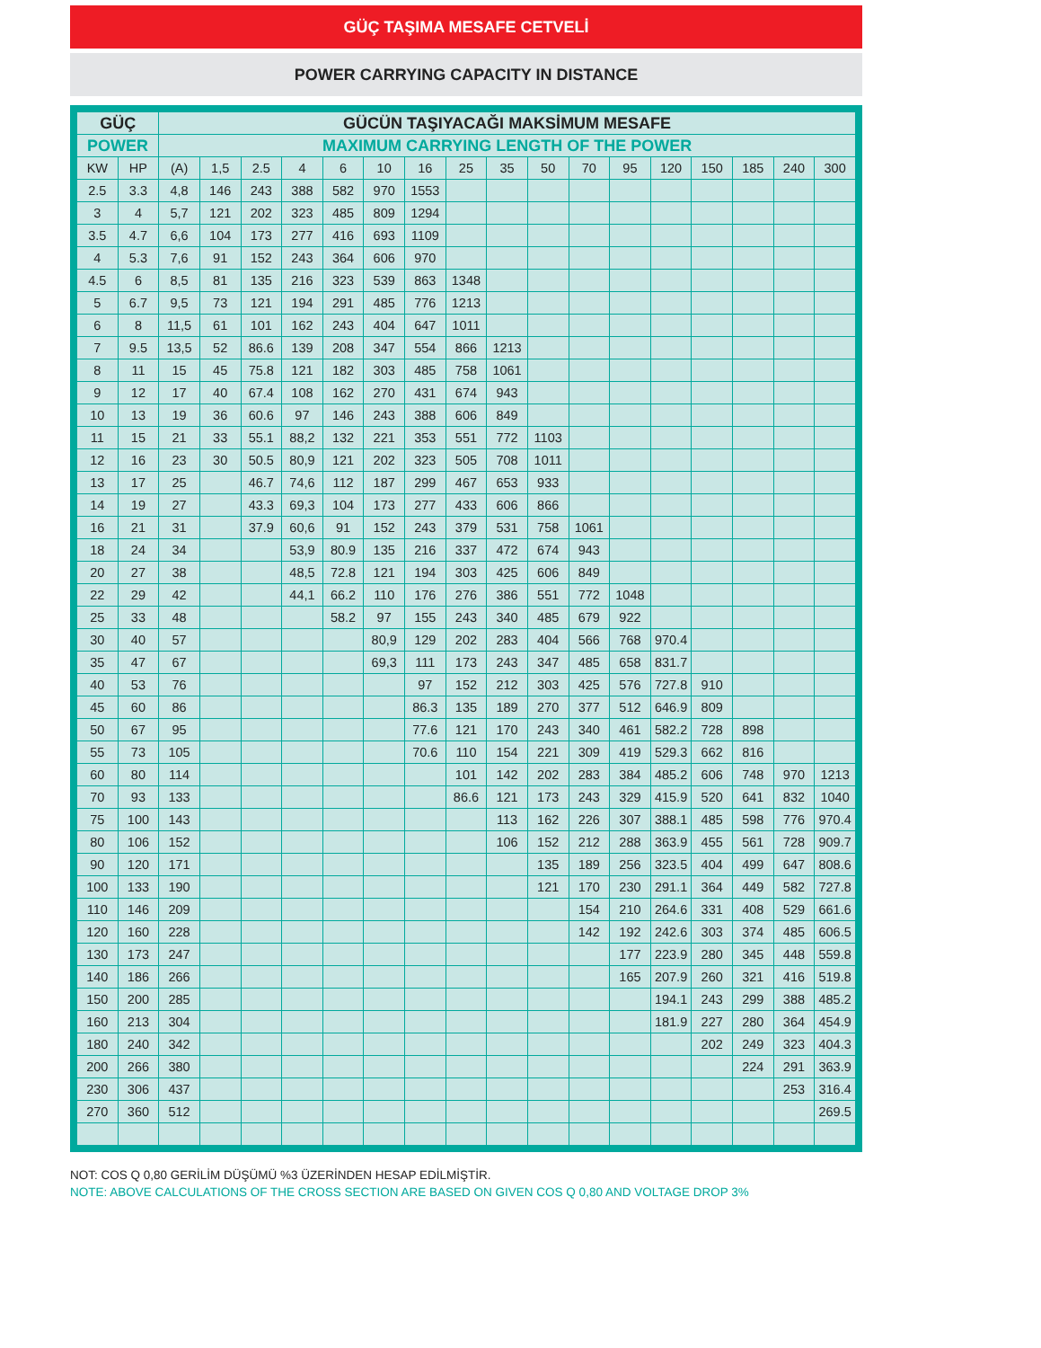GÜÇ TAŞIMA MESAFE CETVELİ
POWER CARRYING CAPACITY IN DISTANCE
| GÜÇ | | GÜCÜN TAŞIYACAĞI MAKSİMUM MESAFE | | | | | | | | | | | | | | | | |
| --- | --- | --- | --- | --- | --- | --- | --- | --- | --- | --- | --- | --- | --- | --- | --- | --- | --- | --- |
| POWER | | MAXIMUM CARRYING LENGTH OF THE POWER | | | | | | | | | | | | | | | | |
| KW | HP | (A) | 1,5 | 2.5 | 4 | 6 | 10 | 16 | 25 | 35 | 50 | 70 | 95 | 120 | 150 | 185 | 240 | 300 |
| 2.5 | 3.3 | 4,8 | 146 | 243 | 388 | 582 | 970 | 1553 | | | | | | | | | | |
| 3 | 4 | 5,7 | 121 | 202 | 323 | 485 | 809 | 1294 | | | | | | | | | | |
| 3.5 | 4.7 | 6,6 | 104 | 173 | 277 | 416 | 693 | 1109 | | | | | | | | | | |
| 4 | 5.3 | 7,6 | 91 | 152 | 243 | 364 | 606 | 970 | | | | | | | | | | |
| 4.5 | 6 | 8,5 | 81 | 135 | 216 | 323 | 539 | 863 | 1348 | | | | | | | | | |
| 5 | 6.7 | 9,5 | 73 | 121 | 194 | 291 | 485 | 776 | 1213 | | | | | | | | | |
| 6 | 8 | 11,5 | 61 | 101 | 162 | 243 | 404 | 647 | 1011 | | | | | | | | | |
| 7 | 9.5 | 13,5 | 52 | 86.6 | 139 | 208 | 347 | 554 | 866 | 1213 | | | | | | | | |
| 8 | 11 | 15 | 45 | 75.8 | 121 | 182 | 303 | 485 | 758 | 1061 | | | | | | | | |
| 9 | 12 | 17 | 40 | 67.4 | 108 | 162 | 270 | 431 | 674 | 943 | | | | | | | | |
| 10 | 13 | 19 | 36 | 60.6 | 97 | 146 | 243 | 388 | 606 | 849 | | | | | | | | |
| 11 | 15 | 21 | 33 | 55.1 | 88,2 | 132 | 221 | 353 | 551 | 772 | 1103 | | | | | | | |
| 12 | 16 | 23 | 30 | 50.5 | 80,9 | 121 | 202 | 323 | 505 | 708 | 1011 | | | | | | | |
| 13 | 17 | 25 | | 46.7 | 74,6 | 112 | 187 | 299 | 467 | 653 | 933 | | | | | | | |
| 14 | 19 | 27 | | 43.3 | 69,3 | 104 | 173 | 277 | 433 | 606 | 866 | | | | | | | |
| 16 | 21 | 31 | | 37.9 | 60,6 | 91 | 152 | 243 | 379 | 531 | 758 | 1061 | | | | | | |
| 18 | 24 | 34 | | | 53,9 | 80.9 | 135 | 216 | 337 | 472 | 674 | 943 | | | | | | |
| 20 | 27 | 38 | | | 48,5 | 72.8 | 121 | 194 | 303 | 425 | 606 | 849 | | | | | | |
| 22 | 29 | 42 | | | 44,1 | 66.2 | 110 | 176 | 276 | 386 | 551 | 772 | 1048 | | | | | |
| 25 | 33 | 48 | | | | 58.2 | 97 | 155 | 243 | 340 | 485 | 679 | 922 | | | | | |
| 30 | 40 | 57 | | | | | 80,9 | 129 | 202 | 283 | 404 | 566 | 768 | 970.4 | | | | |
| 35 | 47 | 67 | | | | | 69,3 | 111 | 173 | 243 | 347 | 485 | 658 | 831.7 | | | | |
| 40 | 53 | 76 | | | | | | 97 | 152 | 212 | 303 | 425 | 576 | 727.8 | 910 | | | |
| 45 | 60 | 86 | | | | | | 86.3 | 135 | 189 | 270 | 377 | 512 | 646.9 | 809 | | | |
| 50 | 67 | 95 | | | | | | 77.6 | 121 | 170 | 243 | 340 | 461 | 582.2 | 728 | 898 | | |
| 55 | 73 | 105 | | | | | | 70.6 | 110 | 154 | 221 | 309 | 419 | 529.3 | 662 | 816 | | |
| 60 | 80 | 114 | | | | | | | 101 | 142 | 202 | 283 | 384 | 485.2 | 606 | 748 | 970 | 1213 |
| 70 | 93 | 133 | | | | | | | 86.6 | 121 | 173 | 243 | 329 | 415.9 | 520 | 641 | 832 | 1040 |
| 75 | 100 | 143 | | | | | | | | 113 | 162 | 226 | 307 | 388.1 | 485 | 598 | 776 | 970.4 |
| 80 | 106 | 152 | | | | | | | | 106 | 152 | 212 | 288 | 363.9 | 455 | 561 | 728 | 909.7 |
| 90 | 120 | 171 | | | | | | | | | 135 | 189 | 256 | 323.5 | 404 | 499 | 647 | 808.6 |
| 100 | 133 | 190 | | | | | | | | | 121 | 170 | 230 | 291.1 | 364 | 449 | 582 | 727.8 |
| 110 | 146 | 209 | | | | | | | | | | 154 | 210 | 264.6 | 331 | 408 | 529 | 661.6 |
| 120 | 160 | 228 | | | | | | | | | | 142 | 192 | 242.6 | 303 | 374 | 485 | 606.5 |
| 130 | 173 | 247 | | | | | | | | | | | 177 | 223.9 | 280 | 345 | 448 | 559.8 |
| 140 | 186 | 266 | | | | | | | | | | | 165 | 207.9 | 260 | 321 | 416 | 519.8 |
| 150 | 200 | 285 | | | | | | | | | | | | 194.1 | 243 | 299 | 388 | 485.2 |
| 160 | 213 | 304 | | | | | | | | | | | | 181.9 | 227 | 280 | 364 | 454.9 |
| 180 | 240 | 342 | | | | | | | | | | | | | 202 | 249 | 323 | 404.3 |
| 200 | 266 | 380 | | | | | | | | | | | | | | 224 | 291 | 363.9 |
| 230 | 306 | 437 | | | | | | | | | | | | | | | 253 | 316.4 |
| 270 | 360 | 512 | | | | | | | | | | | | | | | | 269.5 |
NOT: COS Q 0,80 GERİLİM DÜŞÜMÜ %3 ÜZERİNDEN HESAP EDİLMİŞTİR.
NOTE: ABOVE CALCULATIONS OF THE CROSS SECTION ARE BASED ON GIVEN COS Q 0,80 AND VOLTAGE DROP 3%